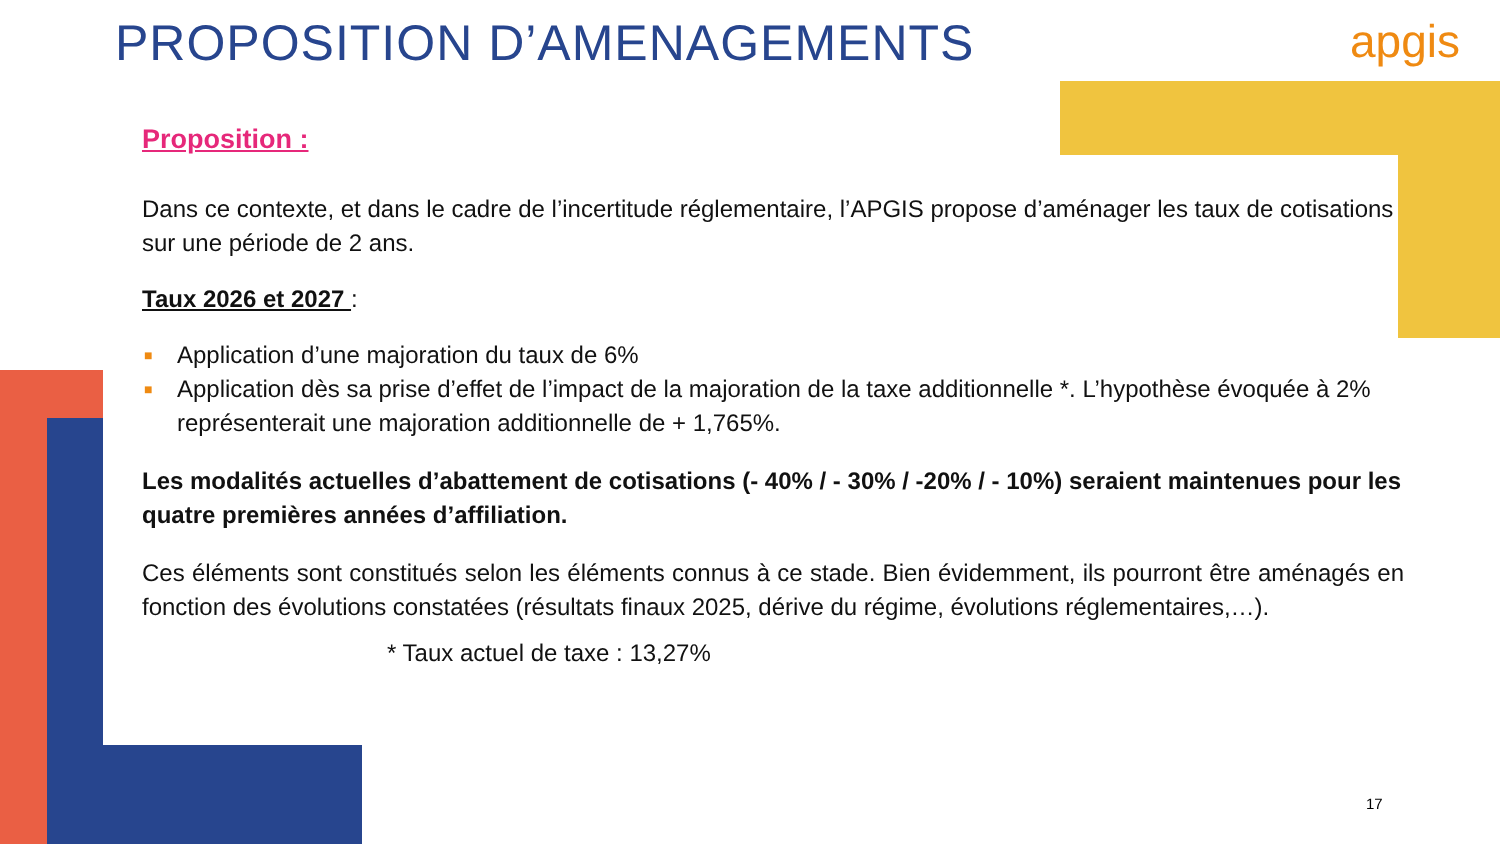PROPOSITION D’AMENAGEMENTS apgis
Proposition :
Dans ce contexte, et dans le cadre de l’incertitude réglementaire, l’APGIS propose d’aménager les taux de cotisations sur une période de 2 ans.
Taux 2026 et 2027 :
■ Application d’une majoration du taux de 6%
■ Application dès sa prise d’effet de l’impact de la majoration de la taxe additionnelle *. L’hypothèse évoquée à 2% représenterait une majoration additionnelle de + 1,765%.
Les modalités actuelles d’abattement de cotisations (- 40% / - 30% / -20% / - 10%) seraient maintenues pour les quatre premières années d’affiliation.
Ces éléments sont constitués selon les éléments connus à ce stade. Bien évidemment, ils pourront être aménagés en fonction des évolutions constatées (résultats finaux 2025, dérive du régime, évolutions réglementaires,…).
* Taux actuel de taxe : 13,27%
17